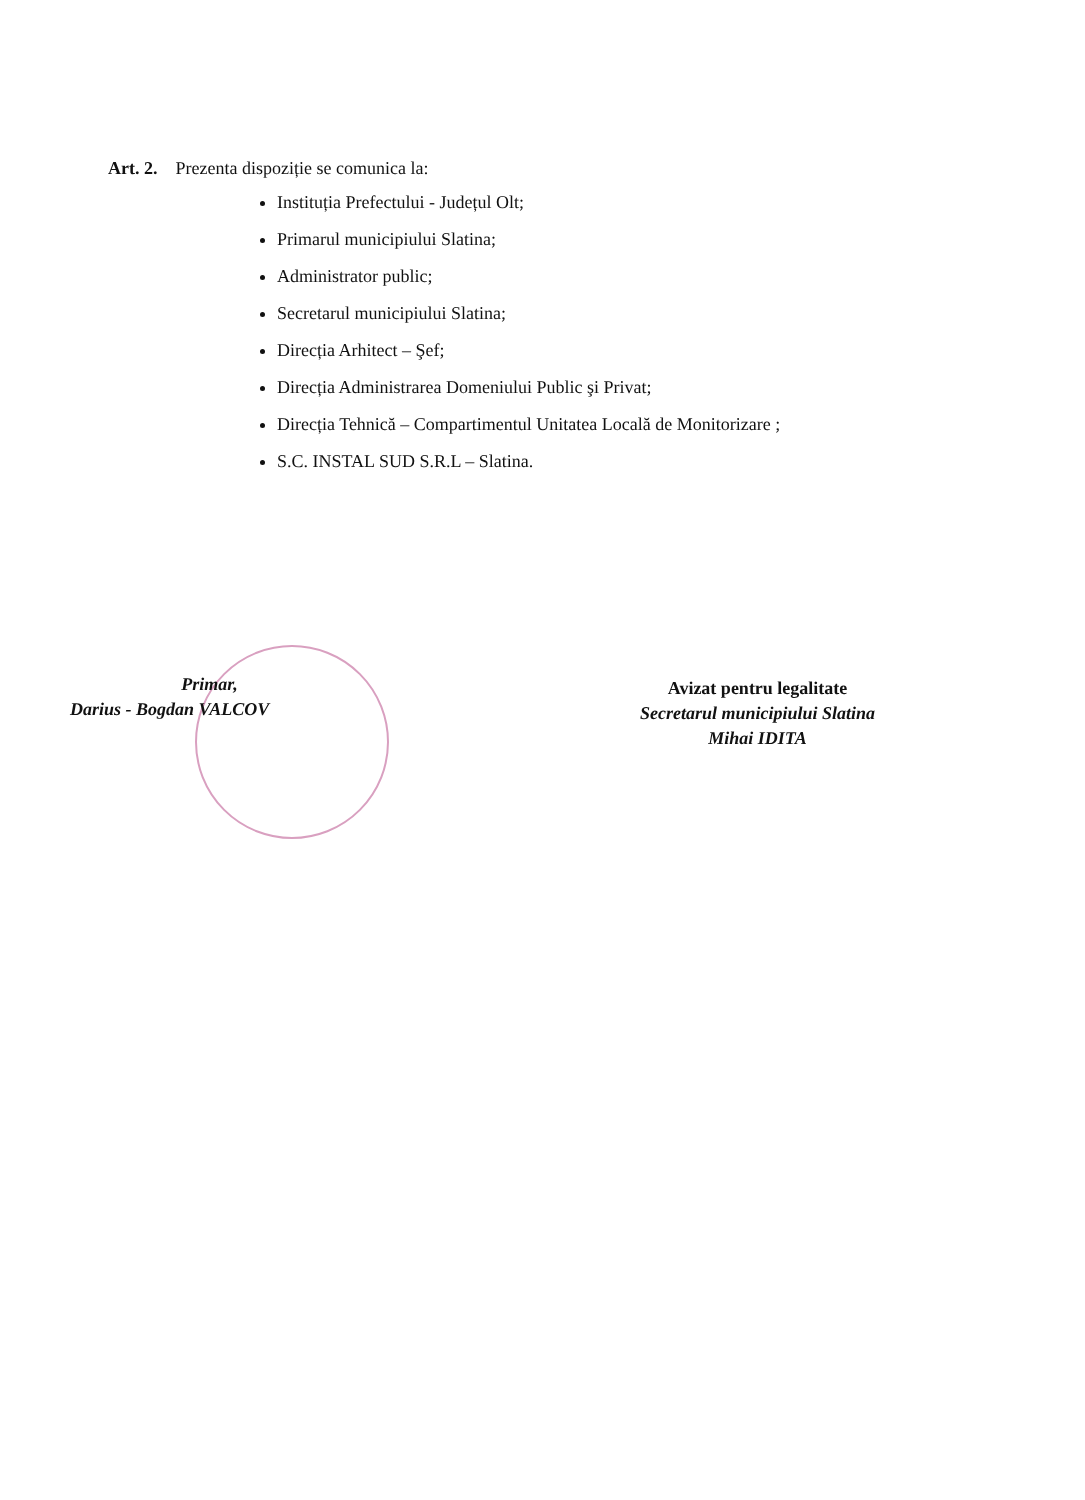Art. 2. Prezenta dispoziție se comunica la:
Instituția Prefectului - Județul Olt;
Primarul municipiului Slatina;
Administrator public;
Secretarul municipiului Slatina;
Direcția Arhitect – Şef;
Direcția Administrarea Domeniului Public şi Privat;
Direcția Tehnică – Compartimentul Unitatea Locală de Monitorizare ;
S.C. INSTAL SUD S.R.L – Slatina.
Primar,
Darius - Bogdan VALCOV
Avizat pentru legalitate
Secretarul municipiului Slatina
Mihai IDITA